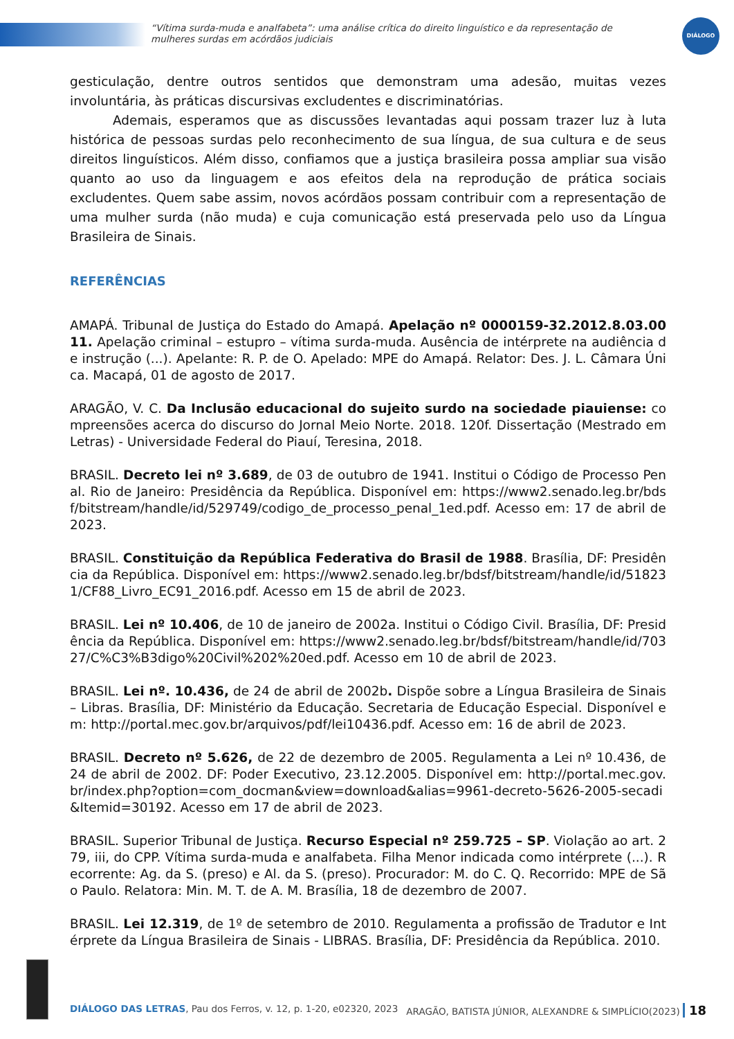DIÁLOGO
“Vítima surda-muda e analfabeta”: uma análise crítica do direito linguístico e da representação de mulheres surdas em acórdãos judiciais
gesticulação, dentre outros sentidos que demonstram uma adesão, muitas vezes involuntária, às práticas discursivas excludentes e discriminatórias.
Ademais, esperamos que as discussões levantadas aqui possam trazer luz à luta histórica de pessoas surdas pelo reconhecimento de sua língua, de sua cultura e de seus direitos linguísticos. Além disso, confiamos que a justiça brasileira possa ampliar sua visão quanto ao uso da linguagem e aos efeitos dela na reprodução de prática sociais excludentes. Quem sabe assim, novos acórdãos possam contribuir com a representação de uma mulher surda (não muda) e cuja comunicação está preservada pelo uso da Língua Brasileira de Sinais.
REFERÊNCIAS
AMAPÁ. Tribunal de Justiça do Estado do Amapá. Apelação nº 0000159-32.2012.8.03.0011. Apelação criminal – estupro – vítima surda-muda. Ausência de intérprete na audiência de instrução (...). Apelante: R. P. de O. Apelado: MPE do Amapá. Relator: Des. J. L. Câmara Única. Macapá, 01 de agosto de 2017.
ARAGÃO, V. C. Da Inclusão educacional do sujeito surdo na sociedade piauiense: compreensões acerca do discurso do Jornal Meio Norte. 2018. 120f. Dissertação (Mestrado em Letras) - Universidade Federal do Piauí, Teresina, 2018.
BRASIL. Decreto lei nº 3.689, de 03 de outubro de 1941. Institui o Código de Processo Penal. Rio de Janeiro: Presidência da República. Disponível em: https://www2.senado.leg.br/bdsf/bitstream/handle/id/529749/codigo_de_processo_penal_1ed.pdf. Acesso em: 17 de abril de 2023.
BRASIL. Constituição da República Federativa do Brasil de 1988. Brasília, DF: Presidência da República. Disponível em: https://www2.senado.leg.br/bdsf/bitstream/handle/id/518231/CF88_Livro_EC91_2016.pdf. Acesso em 15 de abril de 2023.
BRASIL. Lei nº 10.406, de 10 de janeiro de 2002a. Institui o Código Civil. Brasília, DF: Presidência da República. Disponível em: https://www2.senado.leg.br/bdsf/bitstream/handle/id/70327/C%C3%B3digo%20Civil%202%20ed.pdf. Acesso em 10 de abril de 2023.
BRASIL. Lei nº. 10.436, de 24 de abril de 2002b. Dispõe sobre a Língua Brasileira de Sinais – Libras. Brasília, DF: Ministério da Educação. Secretaria de Educação Especial. Disponível em: http://portal.mec.gov.br/arquivos/pdf/lei10436.pdf. Acesso em: 16 de abril de 2023.
BRASIL. Decreto nº 5.626, de 22 de dezembro de 2005. Regulamenta a Lei nº 10.436, de 24 de abril de 2002. DF: Poder Executivo, 23.12.2005. Disponível em: http://portal.mec.gov.br/index.php?option=com_docman&view=download&alias=9961-decreto-5626-2005-secadi&Itemid=30192. Acesso em 17 de abril de 2023.
BRASIL. Superior Tribunal de Justiça. Recurso Especial nº 259.725 – SP. Violação ao art. 279, iii, do CPP. Vítima surda-muda e analfabeta. Filha Menor indicada como intérprete (...). Recorrente: Ag. da S. (preso) e Al. da S. (preso). Procurador: M. do C. Q. Recorrido: MPE de São Paulo. Relatora: Min. M. T. de A. M. Brasília, 18 de dezembro de 2007.
BRASIL. Lei 12.319, de 1º de setembro de 2010. Regulamenta a profissão de Tradutor e Intérprete da Língua Brasileira de Sinais - LIBRAS. Brasília, DF: Presidência da República. 2010.
DIÁLOGO DAS LETRAS, Pau dos Ferros, v. 12, p. 1-20, e02320, 2023 ARAGÃO, BATISTA JÚNIOR, ALEXANDRE & SIMPLÍCIO(2023) 18